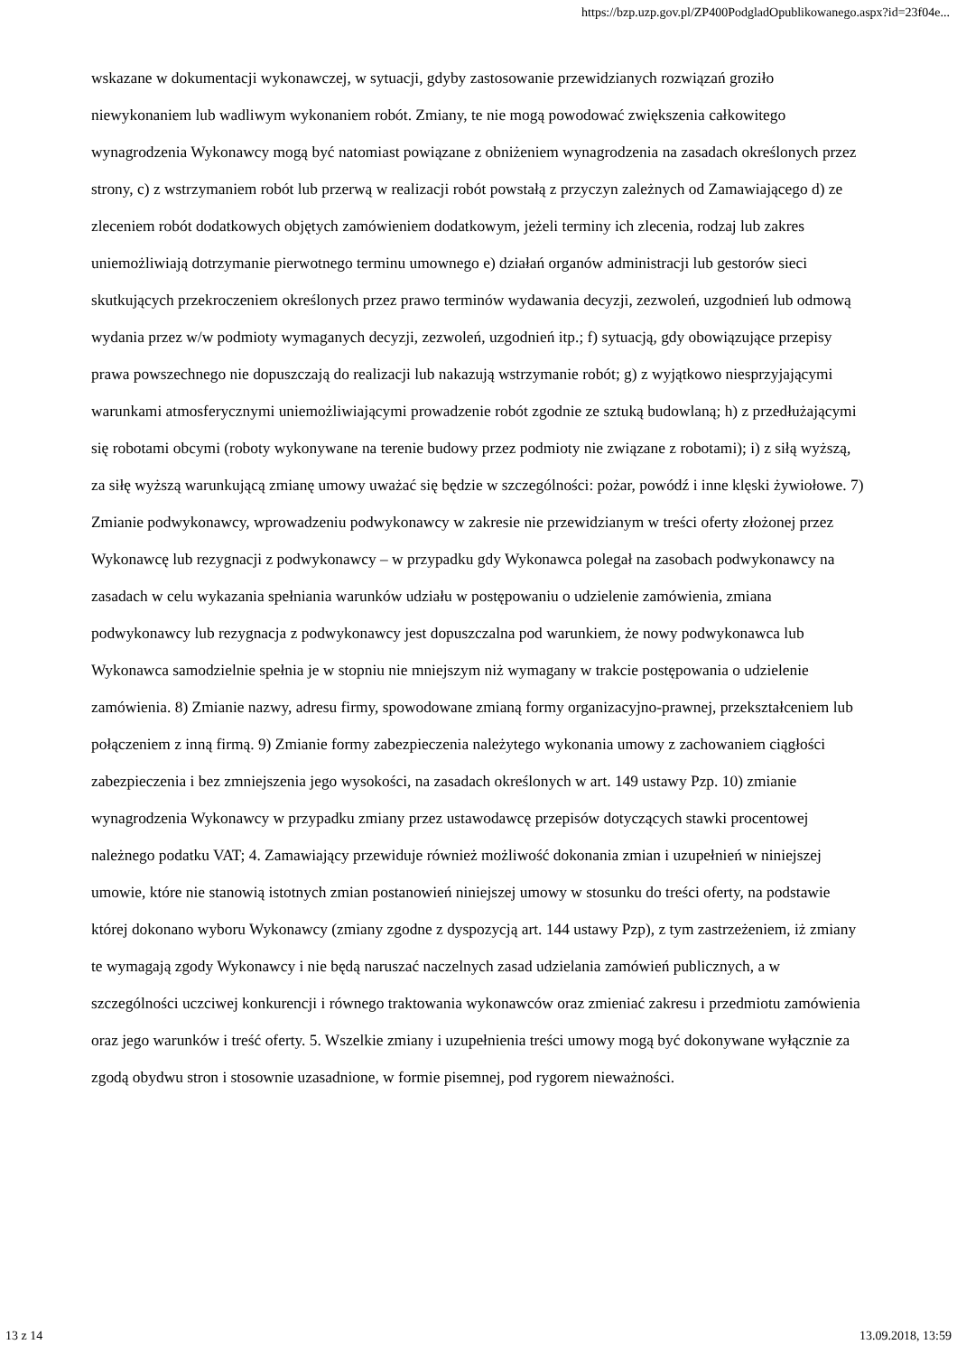https://bzp.uzp.gov.pl/ZP400PodgladOpublikowanego.aspx?id=23f04e...
wskazane w dokumentacji wykonawczej, w sytuacji, gdyby zastosowanie przewidzianych rozwiązań groziło niewykonaniem lub wadliwym wykonaniem robót. Zmiany, te nie mogą powodować zwiększenia całkowitego wynagrodzenia Wykonawcy mogą być natomiast powiązane z obniżeniem wynagrodzenia na zasadach określonych przez strony, c) z wstrzymaniem robót lub przerwą w realizacji robót powstałą z przyczyn zależnych od Zamawiającego d) ze zleceniem robót dodatkowych objętych zamówieniem dodatkowym, jeżeli terminy ich zlecenia, rodzaj lub zakres uniemożliwiają dotrzymanie pierwotnego terminu umownego e) działań organów administracji lub gestorów sieci skutkujących przekroczeniem określonych przez prawo terminów wydawania decyzji, zezwoleń, uzgodnień lub odmową wydania przez w/w podmioty wymaganych decyzji, zezwoleń, uzgodnień itp.; f) sytuacją, gdy obowiązujące przepisy prawa powszechnego nie dopuszczają do realizacji lub nakazują wstrzymanie robót; g) z wyjątkowo niesprzyjającymi warunkami atmosferycznymi uniemożliwiającymi prowadzenie robót zgodnie ze sztuką budowlaną; h) z przedłużającymi się robotami obcymi (roboty wykonywane na terenie budowy przez podmioty nie związane z robotami); i) z siłą wyższą, za siłę wyższą warunkującą zmianę umowy uważać się będzie w szczególności: pożar, powódź i inne klęski żywiołowe. 7) Zmianie podwykonawcy, wprowadzeniu podwykonawcy w zakresie nie przewidzianym w treści oferty złożonej przez Wykonawcę lub rezygnacji z podwykonawcy – w przypadku gdy Wykonawca polegał na zasobach podwykonawcy na zasadach w celu wykazania spełniania warunków udziału w postępowaniu o udzielenie zamówienia, zmiana podwykonawcy lub rezygnacja z podwykonawcy jest dopuszczalna pod warunkiem, że nowy podwykonawca lub Wykonawca samodzielnie spełnia je w stopniu nie mniejszym niż wymagany w trakcie postępowania o udzielenie zamówienia. 8) Zmianie nazwy, adresu firmy, spowodowane zmianą formy organizacyjno-prawnej, przekształceniem lub połączeniem z inną firmą. 9) Zmianie formy zabezpieczenia należytego wykonania umowy z zachowaniem ciągłości zabezpieczenia i bez zmniejszenia jego wysokości, na zasadach określonych w art. 149 ustawy Pzp. 10) zmianie wynagrodzenia Wykonawcy w przypadku zmiany przez ustawodawcę przepisów dotyczących stawki procentowej należnego podatku VAT; 4. Zamawiający przewiduje również możliwość dokonania zmian i uzupełnień w niniejszej umowie, które nie stanowią istotnych zmian postanowień niniejszej umowy w stosunku do treści oferty, na podstawie której dokonano wyboru Wykonawcy (zmiany zgodne z dyspozycją art. 144 ustawy Pzp), z tym zastrzeżeniem, iż zmiany te wymagają zgody Wykonawcy i nie będą naruszać naczelnych zasad udzielania zamówień publicznych, a w szczególności uczciwej konkurencji i równego traktowania wykonawców oraz zmieniać zakresu i przedmiotu zamówienia oraz jego warunków i treść oferty. 5. Wszelkie zmiany i uzupełnienia treści umowy mogą być dokonywane wyłącznie za zgodą obydwu stron i stosownie uzasadnione, w formie pisemnej, pod rygorem nieważności.
13 z 14 13.09.2018, 13:59